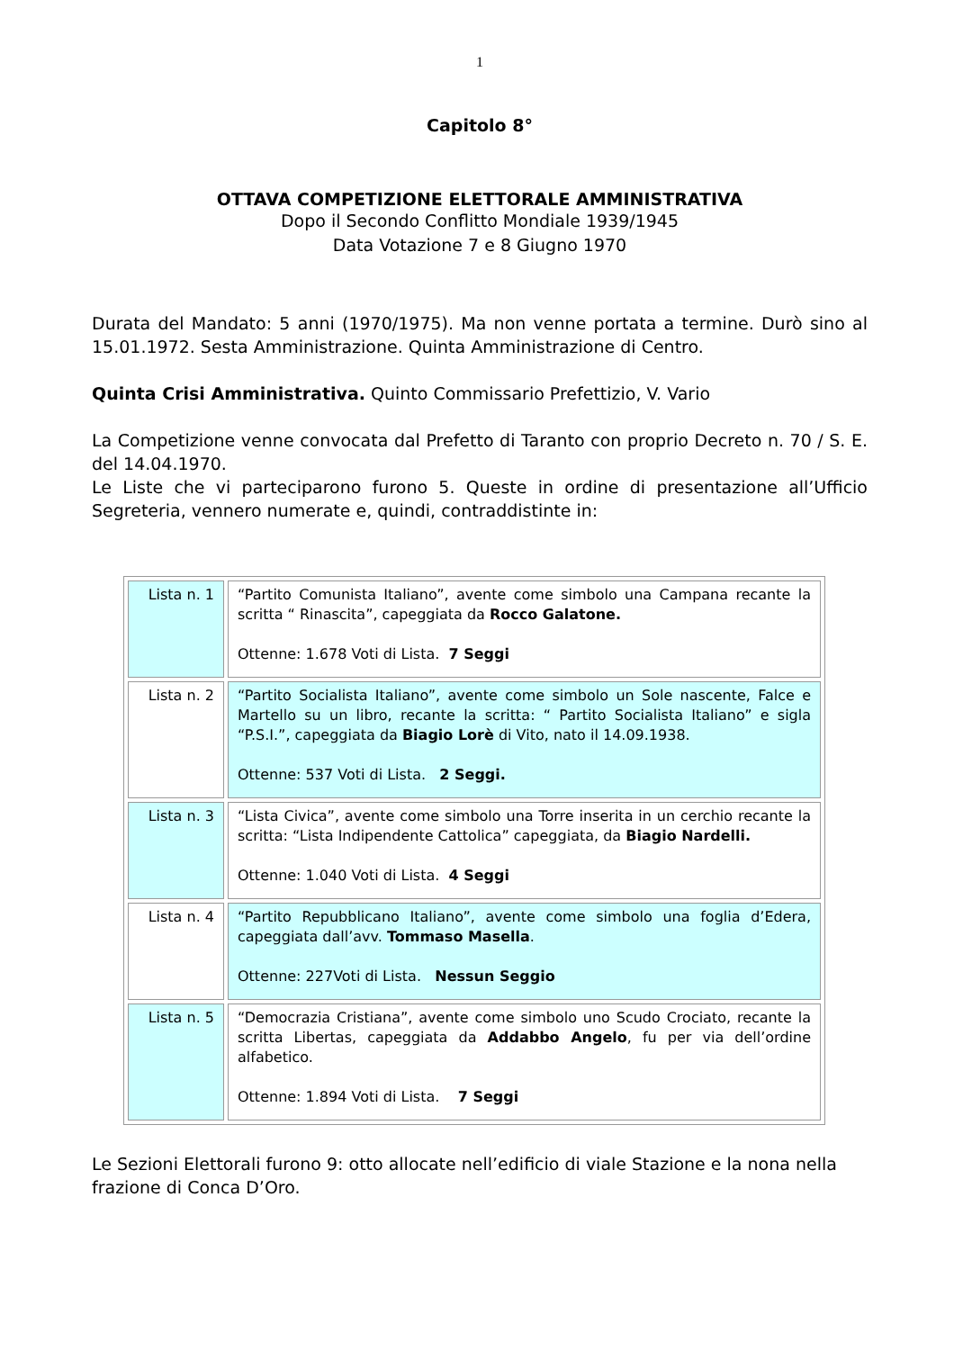1
Capitolo 8°
OTTAVA COMPETIZIONE ELETTORALE AMMINISTRATIVA
Dopo il Secondo Conflitto Mondiale 1939/1945
Data Votazione 7 e 8 Giugno 1970
Durata del Mandato: 5 anni (1970/1975). Ma non venne portata a termine. Durò sino al 15.01.1972. Sesta Amministrazione. Quinta Amministrazione di Centro.
Quinta Crisi Amministrativa. Quinto Commissario Prefettizio, V. Vario
La Competizione venne convocata dal Prefetto di Taranto con proprio Decreto n. 70 / S. E. del 14.04.1970.
Le Liste che vi parteciparono furono 5. Queste in ordine di presentazione all’Ufficio Segreteria, vennero numerate e, quindi, contraddistinte in:
| Lista n. 1 | “Partito Comunista Italiano”, avente come simbolo una Campana recante la scritta “ Rinascita”, capeggiata da Rocco Galatone. Ottenne: 1.678 Voti di Lista. 7 Seggi |
| Lista n. 2 | “Partito Socialista Italiano”, avente come simbolo un Sole nascente, Falce e Martello su un libro, recante la scritta: “ Partito Socialista Italiano” e sigla “P.S.I.”, capeggiata da Biagio Lorè di Vito, nato il 14.09.1938. Ottenne: 537 Voti di Lista. 2 Seggi. |
| Lista n. 3 | “Lista Civica”, avente come simbolo una Torre inserita in un cerchio recante la scritta: “Lista Indipendente Cattolica” capeggiata, da Biagio Nardelli. Ottenne: 1.040 Voti di Lista. 4 Seggi |
| Lista n. 4 | “Partito Repubblicano Italiano”, avente come simbolo una foglia d’Edera, capeggiata dall’avv. Tommaso Masella . Ottenne: 227Voti di Lista. Nessun Seggio |
| Lista n. 5 | “Democrazia Cristiana”, avente come simbolo uno Scudo Crociato, recante la scritta Libertas, capeggiata da Addabbo Angelo , fu per via dell’ordine alfabetico. Ottenne: 1.894 Voti di Lista. 7 Seggi |
Le Sezioni Elettorali furono 9: otto allocate nell’edificio di viale Stazione e la nona nella frazione di Conca D’Oro.